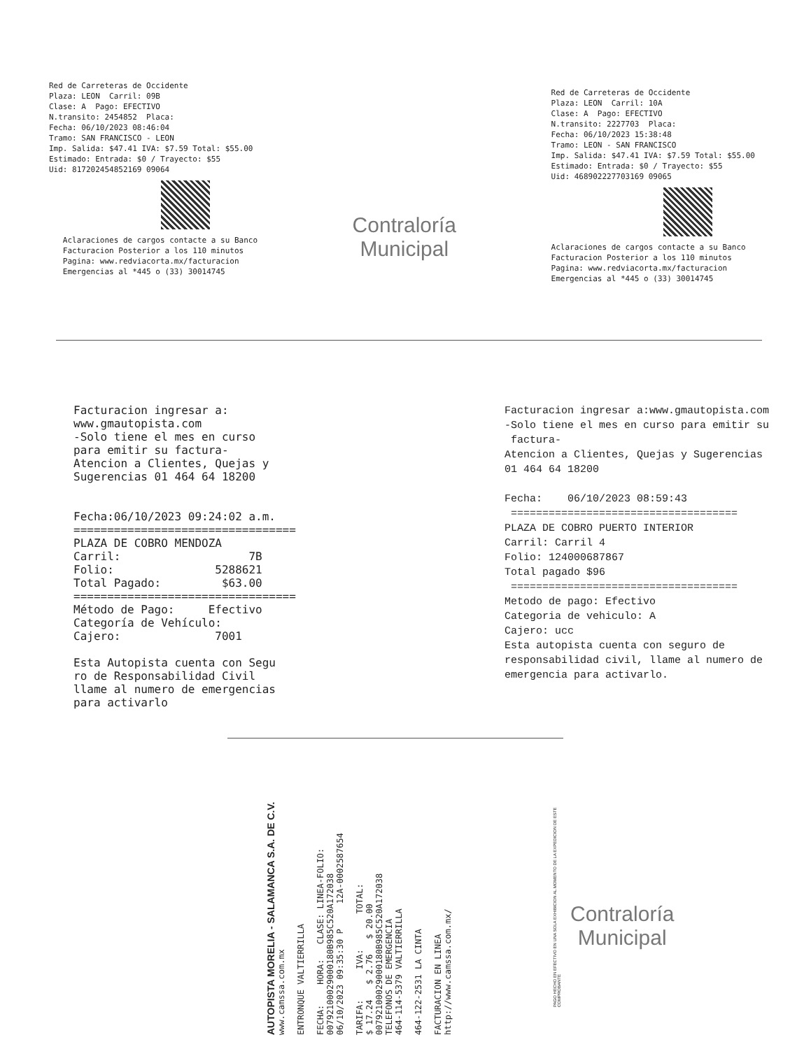Red de Carreteras de Occidente Plaza: LEON Carril: 09B Clase: A Pago: EFECTIVO N.transito: 2454852 Placa: Fecha: 06/10/2023 08:46:04 Tramo: SAN FRANCISCO - LEON Imp. Salida: $47.41 IVA: $7.59 Total: $55.00 Estimado: Entrada: $0 / Trayecto: $55 Uid: 817202454852169 09064
Aclaraciones de cargos contacte a su Banco Facturacion Posterior a los 110 minutos Pagina: www.redviacorta.mx/facturacion Emergencias al *445 o (33) 30014745
Contraloría
Municipal
Red de Carreteras de Occidente Plaza: LEON Carril: 10A Clase: A Pago: EFECTIVO N.transito: 2227703 Placa: Fecha: 06/10/2023 15:38:48 Tramo: LEON - SAN FRANCISCO Imp. Salida: $47.41 IVA: $7.59 Total: $55.00 Estimado: Entrada: $0 / Trayecto: $55 Uid: 468902227703169 09065
Aclaraciones de cargos contacte a su Banco Facturacion Posterior a los 110 minutos Pagina: www.redviacorta.mx/facturacion Emergencias al *445 o (33) 30014745
Facturacion ingresar a: www.gmautopista.com -Solo tiene el mes en curso para emitir su factura- Atencion a Clientes, Quejas y Sugerencias 01 464 64 18200 Fecha:06/10/2023 09:24:02 a.m. ================================= PLAZA DE COBRO MENDOZA Carril: 7B Folio: 5288621 Total Pagado: $63.00 ================================= Método de Pago: Efectivo Categoría de Vehículo: Cajero: 7001 Esta Autopista cuenta con Segu ro de Responsabilidad Civil llame al numero de emergencias para activarlo
Facturacion ingresar a:www.gmautopista.com -Solo tiene el mes en curso para emitir su factura- Atencion a Clientes, Quejas y Sugerencias 01 464 64 18200 Fecha: 06/10/2023 08:59:43 ==================================== PLAZA DE COBRO PUERTO INTERIOR Carril: Carril 4 Folio: 124000687867 Total pagado $96 ==================================== Metodo de pago: Efectivo Categoria de vehiculo: A Cajero: ucc Esta autopista cuenta con seguro de responsabilidad civil, llame al numero de emergencia para activarlo.
AUTOPISTA MORELIA - SALAMANCA S.A. DE C.V. www.camssa.com.mx ENTRONQUE VALTIERRILLA FECHA: HORA: CLASE: LINEA-FOLIO: 00792100029000180B985C520A172038 06/10/2023 09:35:30 P 12A-0002587654 TARIFA: IVA: TOTAL: $ 17.24 $ 2.76 $ 20.00 00792100029000180B985C520A172038 TELEFONOS DE EMERGENCIA 464-114-5379 VALTIERRILLA 464-122-2531 LA CINTA FACTURACION EN LINEA http://www.camssa.com.mx/
PAGO HECHO EN EFECTIVO EN UNA SOLA EXHIBICION AL MOMENTO DE LA EXPEDICION DE ESTE COMPROBANTE
Contraloría
Municipal